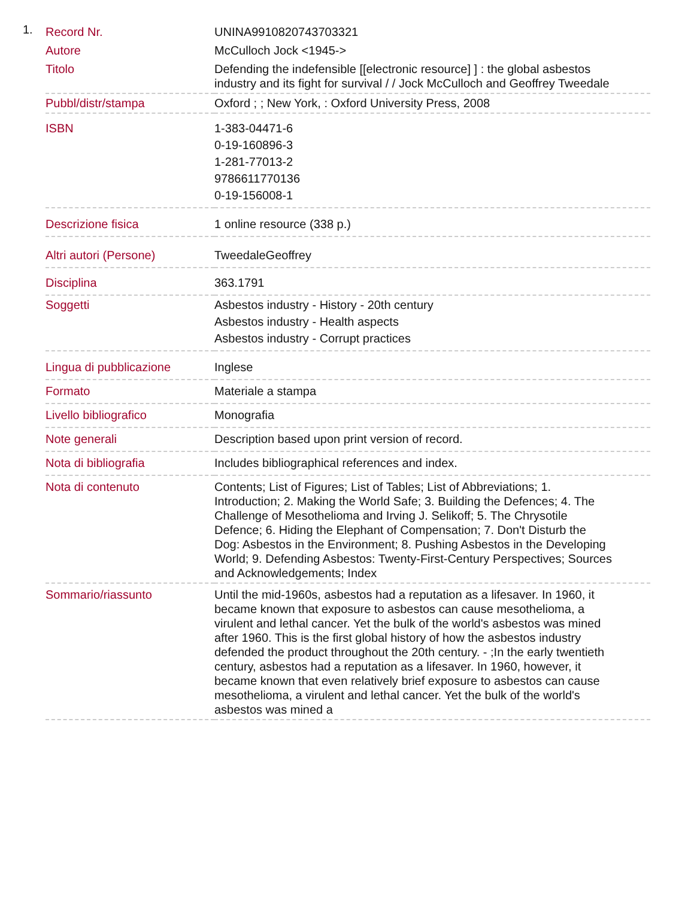1.
| Record Nr. | UNINA9910820743703321 |
| Autore | McCulloch Jock <1945-> |
| Titolo | Defending the indefensible [[electronic resource] ] : the global asbestos industry and its fight for survival / / Jock McCulloch and Geoffrey Tweedale |
| Pubbl/distr/stampa | Oxford ; ; New York, : Oxford University Press, 2008 |
| ISBN | 1-383-04471-6 0-19-160896-3 1-281-77013-2 9786611770136 0-19-156008-1 |
| Descrizione fisica | 1 online resource (338 p.) |
| Altri autori (Persone) | TweedaleGeoffrey |
| Disciplina | 363.1791 |
| Soggetti | Asbestos industry - History - 20th century Asbestos industry - Health aspects Asbestos industry - Corrupt practices |
| Lingua di pubblicazione | Inglese |
| Formato | Materiale a stampa |
| Livello bibliografico | Monografia |
| Note generali | Description based upon print version of record. |
| Nota di bibliografia | Includes bibliographical references and index. |
| Nota di contenuto | Contents; List of Figures; List of Tables; List of Abbreviations; 1. Introduction; 2. Making the World Safe; 3. Building the Defences; 4. The Challenge of Mesothelioma and Irving J. Selikoff; 5. The Chrysotile Defence; 6. Hiding the Elephant of Compensation; 7. Don't Disturb the Dog: Asbestos in the Environment; 8. Pushing Asbestos in the Developing World; 9. Defending Asbestos: Twenty-First-Century Perspectives; Sources and Acknowledgements; Index |
| Sommario/riassunto | Until the mid-1960s, asbestos had a reputation as a lifesaver. In 1960, it became known that exposure to asbestos can cause mesothelioma, a virulent and lethal cancer. Yet the bulk of the world's asbestos was mined after 1960. This is the first global history of how the asbestos industry defended the product throughout the 20th century. - ;In the early twentieth century, asbestos had a reputation as a lifesaver. In 1960, however, it became known that even relatively brief exposure to asbestos can cause mesothelioma, a virulent and lethal cancer. Yet the bulk of the world's asbestos was mined a |